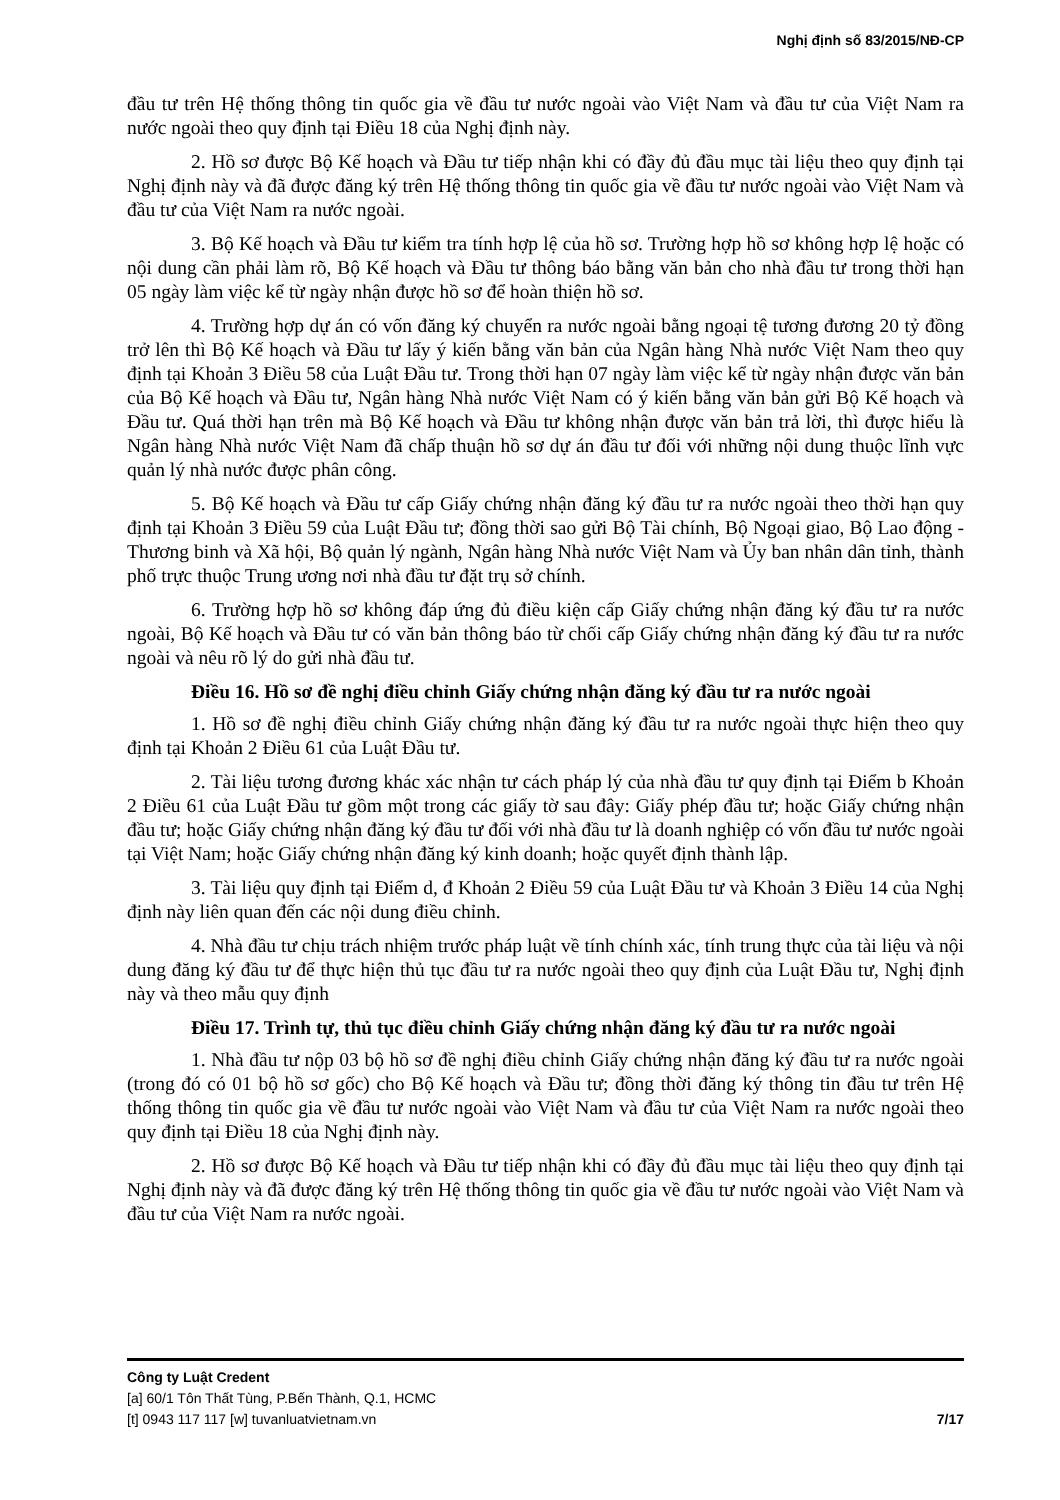Nghị định số 83/2015/NĐ-CP
đầu tư trên Hệ thống thông tin quốc gia về đầu tư nước ngoài vào Việt Nam và đầu tư của Việt Nam ra nước ngoài theo quy định tại Điều 18 của Nghị định này.
2. Hồ sơ được Bộ Kế hoạch và Đầu tư tiếp nhận khi có đầy đủ đầu mục tài liệu theo quy định tại Nghị định này và đã được đăng ký trên Hệ thống thông tin quốc gia về đầu tư nước ngoài vào Việt Nam và đầu tư của Việt Nam ra nước ngoài.
3. Bộ Kế hoạch và Đầu tư kiểm tra tính hợp lệ của hồ sơ. Trường hợp hồ sơ không hợp lệ hoặc có nội dung cần phải làm rõ, Bộ Kế hoạch và Đầu tư thông báo bằng văn bản cho nhà đầu tư trong thời hạn 05 ngày làm việc kể từ ngày nhận được hồ sơ để hoàn thiện hồ sơ.
4. Trường hợp dự án có vốn đăng ký chuyển ra nước ngoài bằng ngoại tệ tương đương 20 tỷ đồng trở lên thì Bộ Kế hoạch và Đầu tư lấy ý kiến bằng văn bản của Ngân hàng Nhà nước Việt Nam theo quy định tại Khoản 3 Điều 58 của Luật Đầu tư. Trong thời hạn 07 ngày làm việc kể từ ngày nhận được văn bản của Bộ Kế hoạch và Đầu tư, Ngân hàng Nhà nước Việt Nam có ý kiến bằng văn bản gửi Bộ Kế hoạch và Đầu tư. Quá thời hạn trên mà Bộ Kế hoạch và Đầu tư không nhận được văn bản trả lời, thì được hiểu là Ngân hàng Nhà nước Việt Nam đã chấp thuận hồ sơ dự án đầu tư đối với những nội dung thuộc lĩnh vực quản lý nhà nước được phân công.
5. Bộ Kế hoạch và Đầu tư cấp Giấy chứng nhận đăng ký đầu tư ra nước ngoài theo thời hạn quy định tại Khoản 3 Điều 59 của Luật Đầu tư; đồng thời sao gửi Bộ Tài chính, Bộ Ngoại giao, Bộ Lao động - Thương binh và Xã hội, Bộ quản lý ngành, Ngân hàng Nhà nước Việt Nam và Ủy ban nhân dân tỉnh, thành phố trực thuộc Trung ương nơi nhà đầu tư đặt trụ sở chính.
6. Trường hợp hồ sơ không đáp ứng đủ điều kiện cấp Giấy chứng nhận đăng ký đầu tư ra nước ngoài, Bộ Kế hoạch và Đầu tư có văn bản thông báo từ chối cấp Giấy chứng nhận đăng ký đầu tư ra nước ngoài và nêu rõ lý do gửi nhà đầu tư.
Điều 16. Hồ sơ đề nghị điều chỉnh Giấy chứng nhận đăng ký đầu tư ra nước ngoài
1. Hồ sơ đề nghị điều chỉnh Giấy chứng nhận đăng ký đầu tư ra nước ngoài thực hiện theo quy định tại Khoản 2 Điều 61 của Luật Đầu tư.
2. Tài liệu tương đương khác xác nhận tư cách pháp lý của nhà đầu tư quy định tại Điểm b Khoản 2 Điều 61 của Luật Đầu tư gồm một trong các giấy tờ sau đây: Giấy phép đầu tư; hoặc Giấy chứng nhận đầu tư; hoặc Giấy chứng nhận đăng ký đầu tư đối với nhà đầu tư là doanh nghiệp có vốn đầu tư nước ngoài tại Việt Nam; hoặc Giấy chứng nhận đăng ký kinh doanh; hoặc quyết định thành lập.
3. Tài liệu quy định tại Điểm d, đ Khoản 2 Điều 59 của Luật Đầu tư và Khoản 3 Điều 14 của Nghị định này liên quan đến các nội dung điều chỉnh.
4. Nhà đầu tư chịu trách nhiệm trước pháp luật về tính chính xác, tính trung thực của tài liệu và nội dung đăng ký đầu tư để thực hiện thủ tục đầu tư ra nước ngoài theo quy định của Luật Đầu tư, Nghị định này và theo mẫu quy định
Điều 17. Trình tự, thủ tục điều chỉnh Giấy chứng nhận đăng ký đầu tư ra nước ngoài
1. Nhà đầu tư nộp 03 bộ hồ sơ đề nghị điều chỉnh Giấy chứng nhận đăng ký đầu tư ra nước ngoài (trong đó có 01 bộ hồ sơ gốc) cho Bộ Kế hoạch và Đầu tư; đồng thời đăng ký thông tin đầu tư trên Hệ thống thông tin quốc gia về đầu tư nước ngoài vào Việt Nam và đầu tư của Việt Nam ra nước ngoài theo quy định tại Điều 18 của Nghị định này.
2. Hồ sơ được Bộ Kế hoạch và Đầu tư tiếp nhận khi có đầy đủ đầu mục tài liệu theo quy định tại Nghị định này và đã được đăng ký trên Hệ thống thông tin quốc gia về đầu tư nước ngoài vào Việt Nam và đầu tư của Việt Nam ra nước ngoài.
Công ty Luật Credent
[a] 60/1 Tôn Thất Tùng, P.Bến Thành, Q.1, HCMC
[t] 0943 117 117 [w] tuvanluatvietnam.vn 7/17